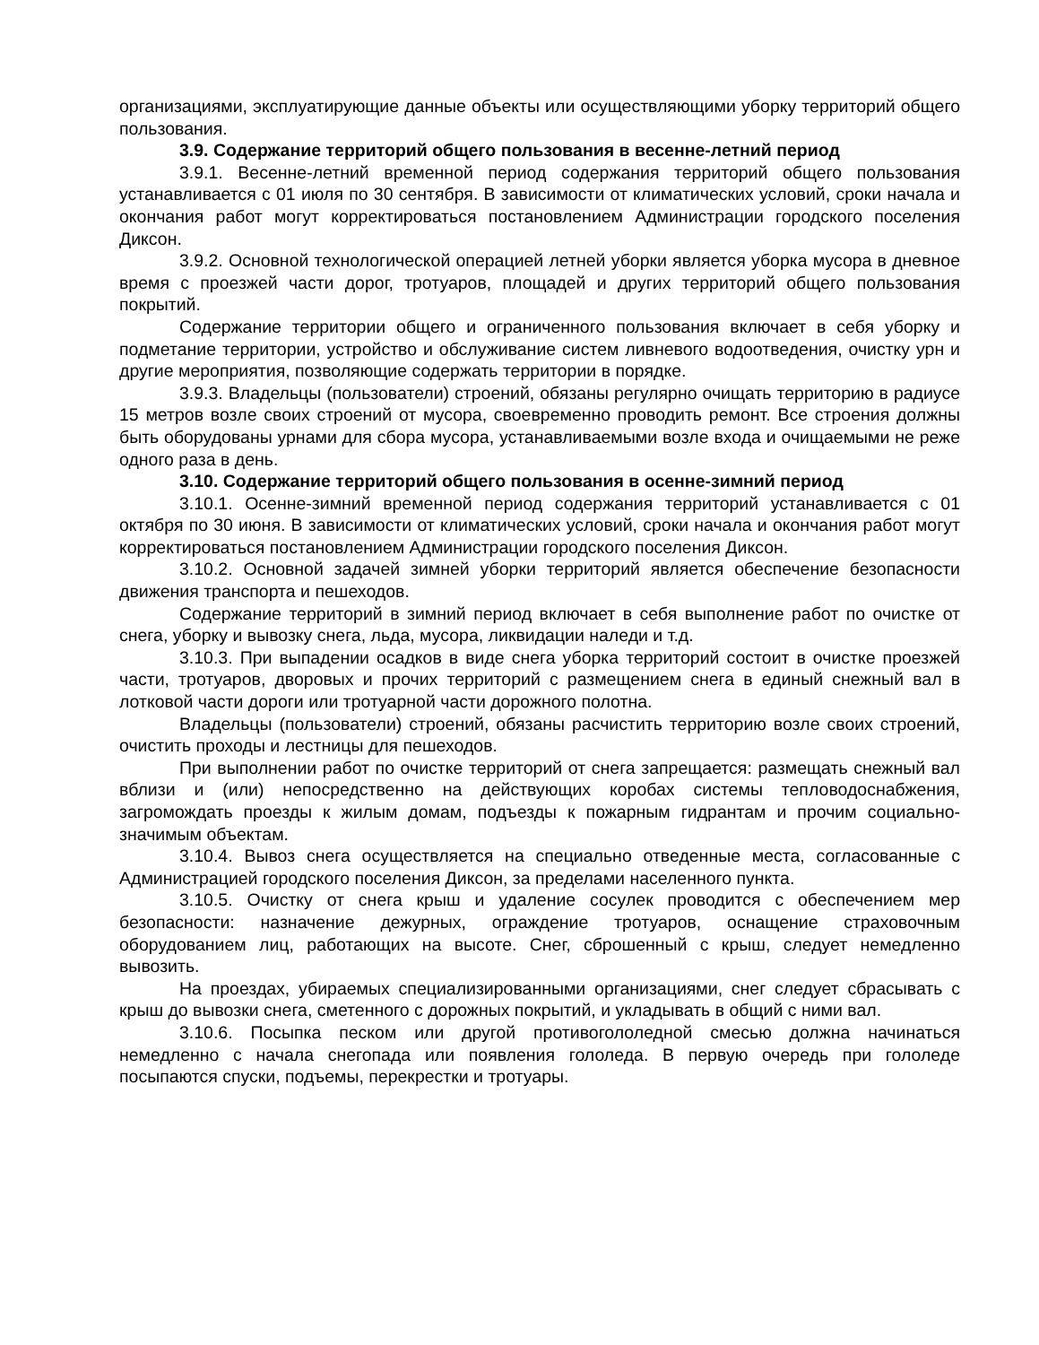организациями, эксплуатирующие данные объекты или осуществляющими уборку территорий общего пользования.
3.9. Содержание территорий общего пользования в весенне-летний период
3.9.1. Весенне-летний временной период содержания территорий общего пользования устанавливается с 01 июля по 30 сентября. В зависимости от климатических условий, сроки начала и окончания работ могут корректироваться постановлением Администрации городского поселения Диксон.
3.9.2. Основной технологической операцией летней уборки является уборка мусора в дневное время с проезжей части дорог, тротуаров, площадей и других территорий общего пользования покрытий.
Содержание территории общего и ограниченного пользования включает в себя уборку и подметание территории, устройство и обслуживание систем ливневого водоотведения, очистку урн и другие мероприятия, позволяющие содержать территории в порядке.
3.9.3. Владельцы (пользователи) строений, обязаны регулярно очищать территорию в радиусе 15 метров возле своих строений от мусора, своевременно проводить ремонт. Все строения должны быть оборудованы урнами для сбора мусора, устанавливаемыми возле входа и очищаемыми не реже одного раза в день.
3.10. Содержание территорий общего пользования в осенне-зимний период
3.10.1. Осенне-зимний временной период содержания территорий устанавливается с 01 октября по 30 июня. В зависимости от климатических условий, сроки начала и окончания работ могут корректироваться постановлением Администрации городского поселения Диксон.
3.10.2. Основной задачей зимней уборки территорий является обеспечение безопасности движения транспорта и пешеходов.
Содержание территорий в зимний период включает в себя выполнение работ по очистке от снега, уборку и вывозку снега, льда, мусора, ликвидации наледи и т.д.
3.10.3. При выпадении осадков в виде снега уборка территорий состоит в очистке проезжей части, тротуаров, дворовых и прочих территорий с размещением снега в единый снежный вал в лотковой части дороги или тротуарной части дорожного полотна.
Владельцы (пользователи) строений, обязаны расчистить территорию возле своих строений, очистить проходы и лестницы для пешеходов.
При выполнении работ по очистке территорий от снега запрещается: размещать снежный вал вблизи и (или) непосредственно на действующих коробах системы тепловодоснабжения, загромождать проезды к жилым домам, подъезды к пожарным гидрантам и прочим социально-значимым объектам.
3.10.4. Вывоз снега осуществляется на специально отведенные места, согласованные с Администрацией городского поселения Диксон, за пределами населенного пункта.
3.10.5. Очистку от снега крыш и удаление сосулек проводится с обеспечением мер безопасности: назначение дежурных, ограждение тротуаров, оснащение страховочным оборудованием лиц, работающих на высоте. Снег, сброшенный с крыш, следует немедленно вывозить.
На проездах, убираемых специализированными организациями, снег следует сбрасывать с крыш до вывозки снега, сметенного с дорожных покрытий, и укладывать в общий с ними вал.
3.10.6. Посыпка песком или другой противогололедной смесью должна начинаться немедленно с начала снегопада или появления гололеда. В первую очередь при гололеде посыпаются спуски, подъемы, перекрестки и тротуары.